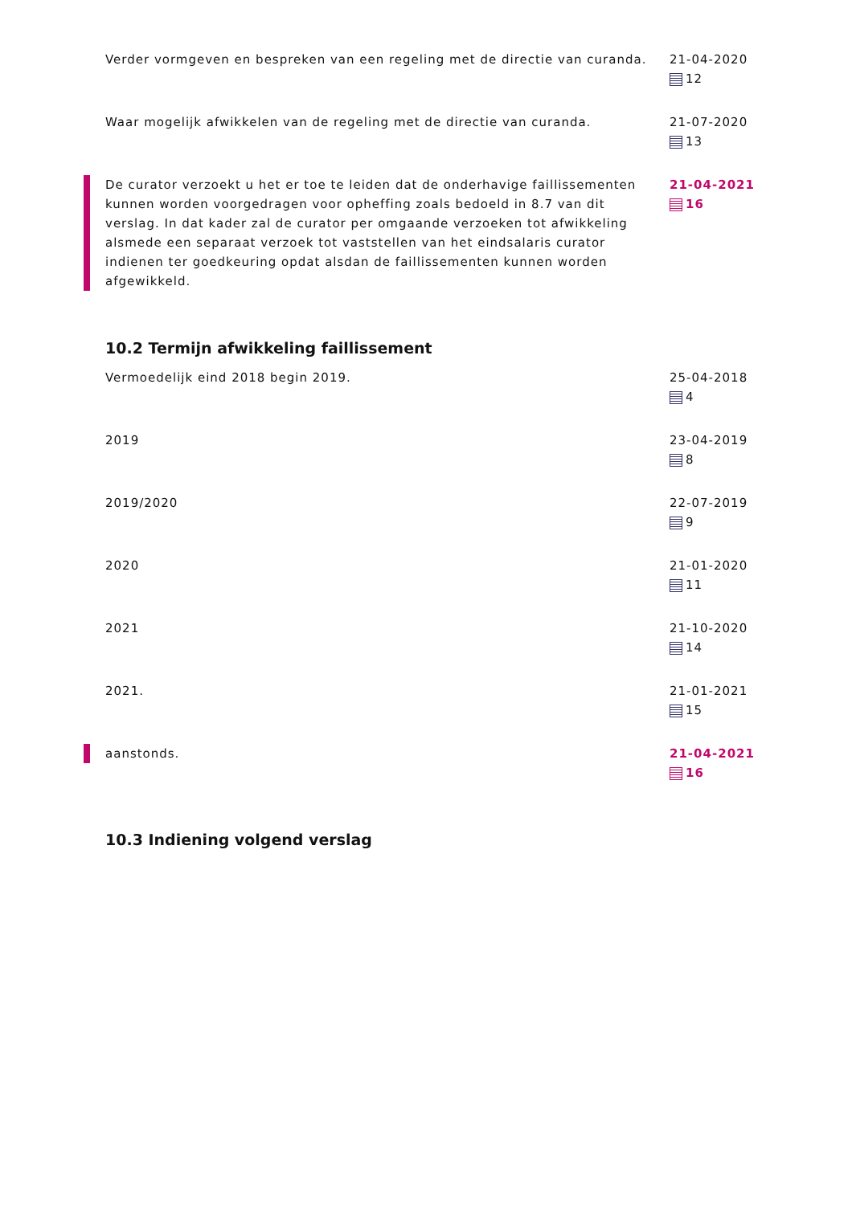Verder vormgeven en bespreken van een regeling met de directie van curanda.
21-04-2020
12
Waar mogelijk afwikkelen van de regeling met de directie van curanda.
21-07-2020
13
De curator verzoekt u het er toe te leiden dat de onderhavige faillissementen kunnen worden voorgedragen voor opheffing zoals bedoeld in 8.7 van dit verslag. In dat kader zal de curator per omgaande verzoeken tot afwikkeling alsmede een separaat verzoek tot vaststellen van het eindsalaris curator indienen ter goedkeuring opdat alsdan de faillissementen kunnen worden afgewikkeld.
21-04-2021
16
10.2 Termijn afwikkeling faillissement
Vermoedelijk eind 2018 begin 2019. 25-04-2018
4
2019 23-04-2019
8
2019/2020 22-07-2019
9
2020 21-01-2020
11
2021 21-10-2020
14
2021. 21-01-2021
15
aanstonds. 21-04-2021
16
10.3 Indiening volgend verslag